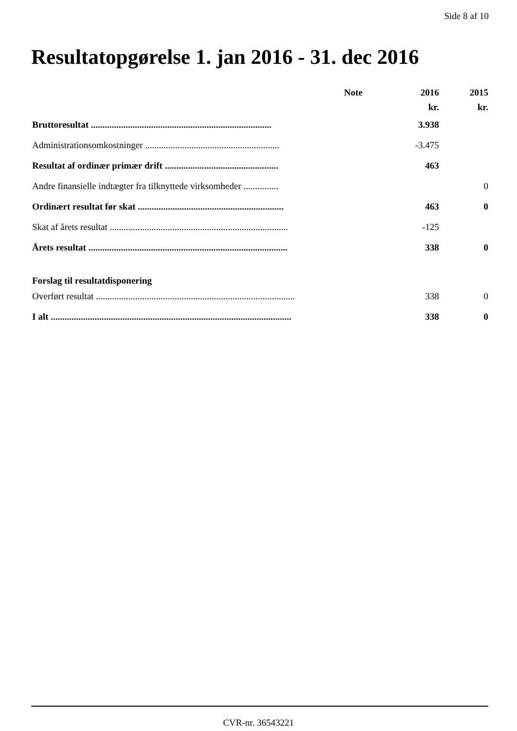Side 8 af 10
Resultatopgørelse 1. jan 2016 - 31. dec 2016
| | Note | 2016 | 2015 |
| --- | --- | --- | --- |
| | | kr. | kr. |
| Bruttoresultat .............................................................................. | | 3.938 | |
| Administrationsomkostninger .......................................................... | | -3.475 | |
| Resultat af ordinær primær drift ................................................. | | 463 | |
| Andre finansielle indtægter fra tilknyttede virksomheder ............... | | | 0 |
| Ordinært resultat før skat ............................................................... | | 463 | 0 |
| Skat af årets resultat ............................................................................. | | -125 | |
| Årets resultat ...................................................................................... | | 338 | 0 |
| Forslag til resultatdisponering | | | |
| Overført resultat ...................................................................................... | | 338 | 0 |
| I alt ........................................................................................................ | | 338 | 0 |
CVR-nr. 36543221